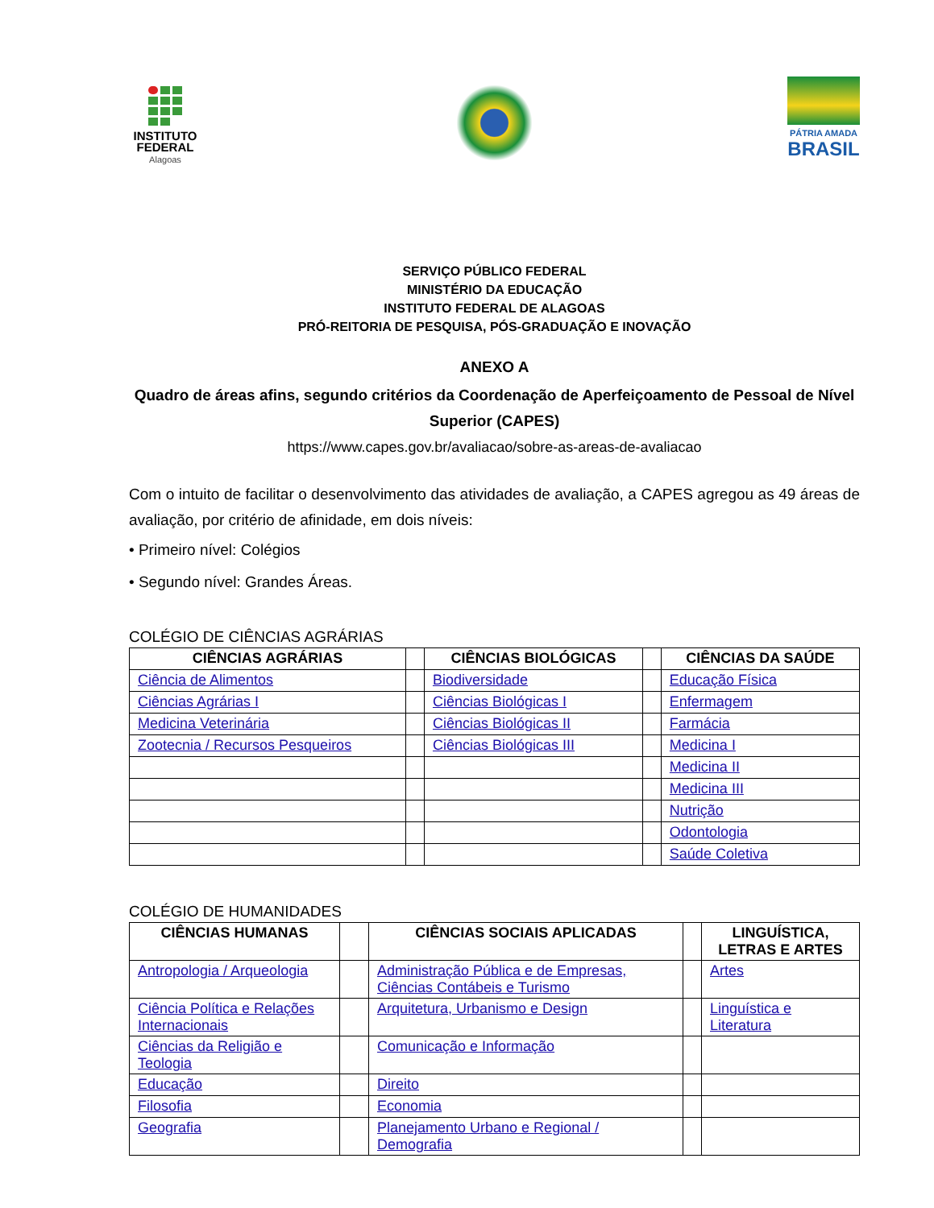INSTITUTO
FEDERAL
Alagoas
PÁTRIA AMADA
BRASIL
SERVIÇO PÚBLICO FEDERAL
MINISTÉRIO DA EDUCAÇÃO
INSTITUTO FEDERAL DE ALAGOAS
PRÓ-REITORIA DE PESQUISA, PÓS-GRADUAÇÃO E INOVAÇÃO
ANEXO A
Quadro de áreas afins, segundo critérios da Coordenação de Aperfeiçoamento de Pessoal de Nível Superior (CAPES)
https://www.capes.gov.br/avaliacao/sobre-as-areas-de-avaliacao
Com o intuito de facilitar o desenvolvimento das atividades de avaliação, a CAPES agregou as 49 áreas de avaliação, por critério de afinidade, em dois níveis:
• Primeiro nível: Colégios
• Segundo nível: Grandes Áreas.
COLÉGIO DE CIÊNCIAS AGRÁRIAS
| CIÊNCIAS AGRÁRIAS | | CIÊNCIAS BIOLÓGICAS | | CIÊNCIAS DA SAÚDE |
| Ciência de Alimentos | | Biodiversidade | | Educação Física |
| Ciências Agrárias I | | Ciências Biológicas I | | Enfermagem |
| Medicina Veterinária | | Ciências Biológicas II | | Farmácia |
| Zootecnia / Recursos Pesqueiros | | Ciências Biológicas III | | Medicina I |
| | | | | Medicina II |
| | | | | Medicina III |
| | | | | Nutrição |
| | | | | Odontologia |
| | | | | Saúde Coletiva |
COLÉGIO DE HUMANIDADES
| CIÊNCIAS HUMANAS | | CIÊNCIAS SOCIAIS APLICADAS | | LINGUÍSTICA, LETRAS E ARTES |
| Antropologia / Arqueologia | | Administração Pública e de Empresas, Ciências Contábeis e Turismo | | Artes |
| Ciência Política e Relações Internacionais | | Arquitetura, Urbanismo e Design | | Linguística e Literatura |
| Ciências da Religião e Teologia | | Comunicação e Informação | | |
| Educação | | Direito | | |
| Filosofia | | Economia | | |
| Geografia | | Planejamento Urbano e Regional / Demografia | | |